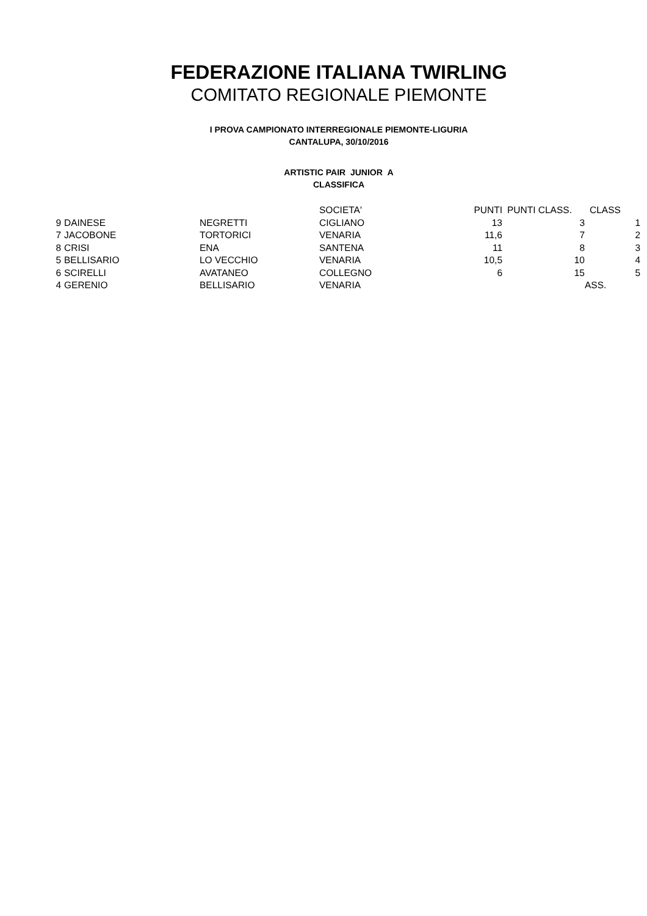FEDERAZIONE ITALIANA TWIRLING
COMITATO REGIONALE PIEMONTE
I PROVA CAMPIONATO INTERREGIONALE PIEMONTE-LIGURIA
CANTALUPA, 30/10/2016
ARTISTIC PAIR JUNIOR A
CLASSIFICA
| | | | SOCIETA' | PUNTI | PUNTI CLASS. | CLASS |
| --- | --- | --- | --- | --- | --- | --- |
| 9 | DAINESE | NEGRETTI | CIGLIANO | 13 | 3 | 1 |
| 7 | JACOBONE | TORTORICI | VENARIA | 11,6 | 7 | 2 |
| 8 | CRISI | ENA | SANTENA | 11 | 8 | 3 |
| 5 | BELLISARIO | LO VECCHIO | VENARIA | 10,5 | 10 | 4 |
| 6 | SCIRELLI | AVATANEO | COLLEGNO | 6 | 15 | 5 |
| 4 | GERENIO | BELLISARIO | VENARIA | | | ASS. |